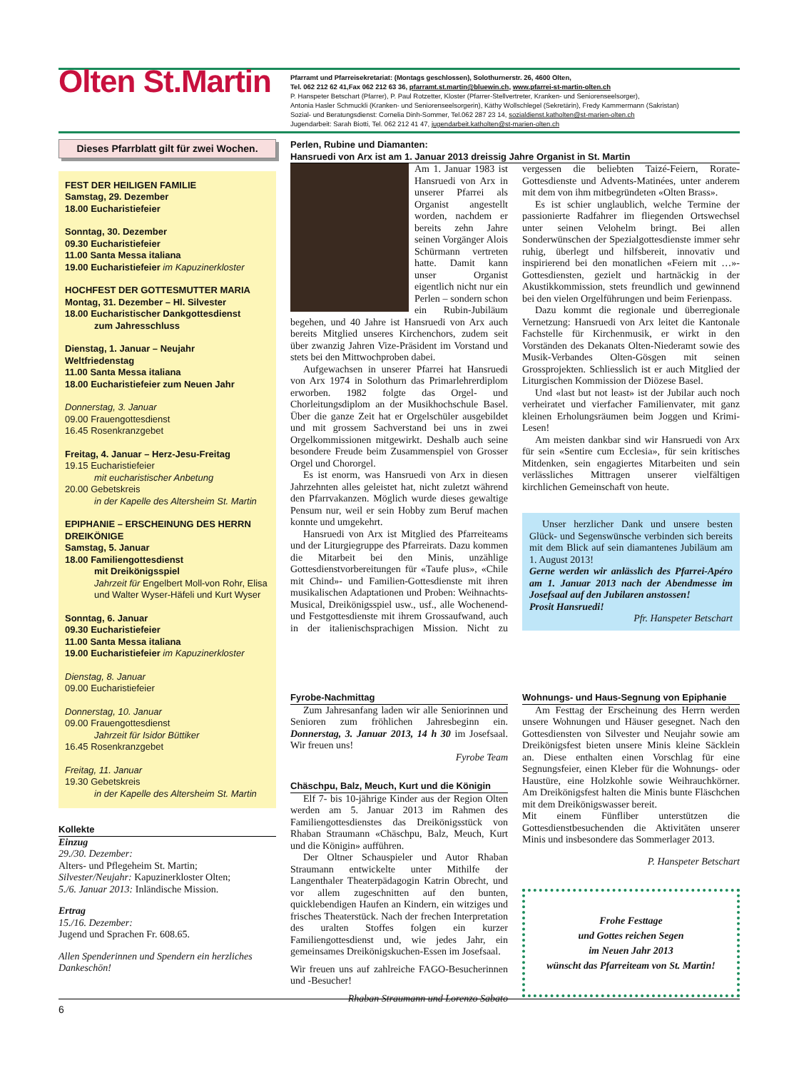Olten St.Martin
Pfarramt und Pfarreisekretariat: (Montags geschlossen), Solothurnerstr. 26, 4600 Olten,
Tel. 062 212 62 41,Fax 062 212 63 36, pfarramt.st.martin@bluewin.ch, www.pfarrei-st-martin-olten.ch
P. Hanspeter Betschart (Pfarrer), P. Paul Rotzetter, Kloster (Pfarrer-Stellvertreter, Kranken- und Seniorenseelsorger),
Antonia Hasler Schmuckli (Kranken- und Seniorenseelsorgerin), Käthy Wollschlegel (Sekretärin), Fredy Kammermann (Sakristan)
Sozial- und Beratungsdienst: Cornelia Dinh-Sommer, Tel.062 287 23 14, sozialdienst.katholten@st-marien-olten.ch
Jugendarbeit: Sarah Biotti, Tel. 062 212 41 47, jugendarbeit.katholten@st-marien-olten.ch
Dieses Pfarrblatt gilt für zwei Wochen.
FEST DER HEILIGEN FAMILIE
Samstag, 29. Dezember
18.00 Eucharistiefeier
Sonntag, 30. Dezember
09.30 Eucharistiefeier
11.00 Santa Messa italiana
19.00 Eucharistiefeier im Kapuzinerkloster
HOCHFEST DER GOTTESMUTTER MARIA
Montag, 31. Dezember – Hl. Silvester
18.00 Eucharistischer Dankgottesdienst
zum Jahresschluss
Dienstag, 1. Januar – Neujahr
Weltfriedenstag
11.00 Santa Messa italiana
18.00 Eucharistiefeier zum Neuen Jahr
Donnerstag, 3. Januar
09.00 Frauengottesdienst
16.45 Rosenkranzgebet
Freitag, 4. Januar – Herz-Jesu-Freitag
19.15 Eucharistiefeier
mit eucharistischer Anbetung
20.00 Gebetskreis
in der Kapelle des Altersheim St. Martin
EPIPHANIE – ERSCHEINUNG DES HERRN
DREIKÖNIGE
Samstag, 5. Januar
18.00 Familiengottesdienst
mit Dreikönigsspiel
Jahrzeit für Engelbert Moll-von Rohr, Elisa und Walter Wyser-Häfeli und Kurt Wyser
Sonntag, 6. Januar
09.30 Eucharistiefeier
11.00 Santa Messa italiana
19.00 Eucharistiefeier im Kapuzinerkloster
Dienstag, 8. Januar
09.00 Eucharistiefeier
Donnerstag, 10. Januar
09.00 Frauengottesdienst
Jahrzeit für Isidor Büttiker
16.45 Rosenkranzgebet
Freitag, 11. Januar
19.30 Gebetskreis
in der Kapelle des Altersheim St. Martin
Kollekte
Einzug
29./30. Dezember:
Alters- und Pflegeheim St. Martin;
Silvester/Neujahr: Kapuzinerkloster Olten;
5./6. Januar 2013: Inländische Mission.
Ertrag
15./16. Dezember:
Jugend und Sprachen Fr. 608.65.
Allen Spenderinnen und Spendern ein herzliches Dankeschön!
Perlen, Rubine und Diamanten:
Hansruedi von Arx ist am 1. Januar 2013 dreissig Jahre Organist in St. Martin
Am 1. Januar 1983 ist Hansruedi von Arx in unserer Pfarrei als Organist angestellt worden, nachdem er bereits zehn Jahre seinen Vorgänger Alois Schürmann vertreten hatte. Damit kann unser Organist eigentlich nicht nur ein Perlen – sondern schon ein Rubin-Jubiläum begehen, und 40 Jahre ist Hansruedi von Arx auch bereits Mitglied unseres Kirchenchors, zudem seit über zwanzig Jahren Vize-Präsident im Vorstand und stets bei den Mittwochproben dabei.
Aufgewachsen in unserer Pfarrei hat Hansruedi von Arx 1974 in Solothurn das Primarlehrerdiplom erworben. 1982 folgte das Orgel- und Chorleitungsdiplom an der Musikhochschule Basel. Über die ganze Zeit hat er Orgelschüler ausgebildet und mit grossem Sachverstand bei uns in zwei Orgelkommissionen mitgewirkt. Deshalb auch seine besondere Freude beim Zusammenspiel von Grosser Orgel und Chororgel.
Es ist enorm, was Hansruedi von Arx in diesen Jahrzehnten alles geleistet hat, nicht zuletzt während den Pfarrvakanzen. Möglich wurde dieses gewaltige Pensum nur, weil er sein Hobby zum Beruf machen konnte und umgekehrt.
Hansruedi von Arx ist Mitglied des Pfarreiteams und der Liturgiegruppe des Pfarreirats. Dazu kommen die Mitarbeit bei den Minis, unzählige Gottesdienstvorbereitungen für «Taufe plus», «Chile mit Chind»- und Familien-Gottesdienste mit ihren musikalischen Adaptationen und Proben: Weihnachts-Musical, Dreikönigsspiel usw., usf., alle Wochenend- und Festgottesdienste mit ihrem Grossaufwand, auch in der italienischsprachigen Mission. Nicht zu vergessen die beliebten Taizé-Feiern, Rorate-Gottesdienste und Advents-Matinées, unter anderem mit dem von ihm mitbegründeten «Olten Brass».
Es ist schier unglaublich, welche Termine der passionierte Radfahrer im fliegenden Ortswechsel unter seinen Velohelm bringt. Bei allen Sonderwünschen der Spezialgottesdienste immer sehr ruhig, überlegt und hilfsbereit, innovativ und inspirierend bei den monatlichen «Feiern mit …»-Gottesdiensten, gezielt und hartnäckig in der Akustikkommission, stets freundlich und gewinnend bei den vielen Orgelführungen und beim Ferienpass.
Dazu kommt die regionale und überregionale Vernetzung: Hansruedi von Arx leitet die Kantonale Fachstelle für Kirchenmusik, er wirkt in den Vorständen des Dekanats Olten-Niederamt sowie des Musik-Verbandes Olten-Gösgen mit seinen Grossprojekten. Schliesslich ist er auch Mitglied der Liturgischen Kommission der Diözese Basel.
Und «last but not least» ist der Jubilar auch noch verheiratet und vierfacher Familienvater, mit ganz kleinen Erholungsräumen beim Joggen und Krimi-Lesen!
Am meisten dankbar sind wir Hansruedi von Arx für sein «Sentire cum Ecclesia», für sein kritisches Mitdenken, sein engagiertes Mitarbeiten und sein verlässliches Mittragen unserer vielfältigen kirchlichen Gemeinschaft von heute.
Unser herzlicher Dank und unsere besten Glück- und Segenswünsche verbinden sich bereits mit dem Blick auf sein diamantenes Jubiläum am 1. August 2013!
Gerne werden wir anlässlich des Pfarrei-Apéro am 1. Januar 2013 nach der Abendmesse im Josefsaal auf den Jubilaren anstossen!
Prosit Hansruedi!
Pfr. Hanspeter Betschart
Fyrobe-Nachmittag
Zum Jahresanfang laden wir alle Seniorinnen und Senioren zum fröhlichen Jahresbeginn ein. Donnerstag, 3. Januar 2013, 14 h 30 im Josefsaal. Wir freuen uns!
Fyrobe Team
Chäschpu, Balz, Meuch, Kurt und die Königin
Elf 7- bis 10-jährige Kinder aus der Region Olten werden am 5. Januar 2013 im Rahmen des Familiengottesdienstes das Dreikönigsstück von Rhaban Straumann «Chäschpu, Balz, Meuch, Kurt und die Königin» aufführen.
Der Oltner Schauspieler und Autor Rhaban Straumann entwickelte unter Mithilfe der Langenthaler Theaterpädagogin Katrin Obrecht, und vor allem zugeschnitten auf den bunten, quicklebendigen Haufen an Kindern, ein witziges und frisches Theaterstück. Nach der frechen Interpretation des uralten Stoffes folgen ein kurzer Familiengottesdienst und, wie jedes Jahr, ein gemeinsames Dreikönigskuchen-Essen im Josefsaal.
Wir freuen uns auf zahlreiche FAGO-Besucherinnen und -Besucher!
Rhaban Straumann und Lorenzo Sabato
Wohnungs- und Haus-Segnung von Epiphanie
Am Festtag der Erscheinung des Herrn werden unsere Wohnungen und Häuser gesegnet. Nach den Gottesdiensten von Silvester und Neujahr sowie am Dreikönigsfest bieten unsere Minis kleine Säcklein an. Diese enthalten einen Vorschlag für eine Segnungsfeier, einen Kleber für die Wohnungs- oder Haustüre, eine Holzkohle sowie Weihrauchkörner. Am Dreikönigsfest halten die Minis bunte Fläschchen mit dem Dreikönigswasser bereit.
Mit einem Fünfliber unterstützen die Gottesdienstbesuchenden die Aktivitäten unserer Minis und insbesondere das Sommerlager 2013.
P. Hanspeter Betschart
Frohe Festtage
und Gottes reichen Segen
im Neuen Jahr 2013
wünscht das Pfarreiteam von St. Martin!
6